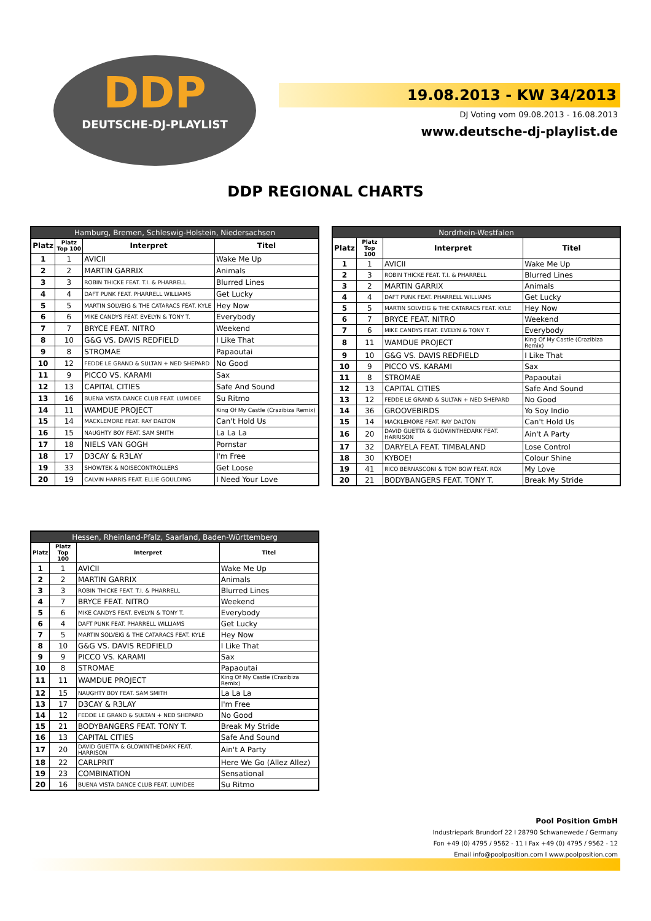DDP
DEUTSCHE-DJ-PLAYLIST
19.08.2013 - KW 34/2013
DJ Voting vom 09.08.2013 - 16.08.2013
www.deutsche-dj-playlist.de
DDP REGIONAL CHARTS
| Hamburg, Bremen, Schleswig-Holstein, Niedersachsen | | | |
| --- | --- | --- | --- |
| Platz | Platz Top 100 | Interpret | Titel |
| 1 | 1 | AVICII | Wake Me Up |
| 2 | 2 | MARTIN GARRIX | Animals |
| 3 | 3 | ROBIN THICKE FEAT. T.I. & PHARRELL | Blurred Lines |
| 4 | 4 | DAFT PUNK FEAT. PHARRELL WILLIAMS | Get Lucky |
| 5 | 5 | MARTIN SOLVEIG & THE CATARACS FEAT. KYLE | Hey Now |
| 6 | 6 | MIKE CANDYS FEAT. EVELYN & TONY T. | Everybody |
| 7 | 7 | BRYCE FEAT. NITRO | Weekend |
| 8 | 10 | G&G VS. DAVIS REDFIELD | I Like That |
| 9 | 8 | STROMAE | Papaoutai |
| 10 | 12 | FEDDE LE GRAND & SULTAN + NED SHEPARD | No Good |
| 11 | 9 | PICCO VS. KARAMI | Sax |
| 12 | 13 | CAPITAL CITIES | Safe And Sound |
| 13 | 16 | BUENA VISTA DANCE CLUB FEAT. LUMIDEE | Su Ritmo |
| 14 | 11 | WAMDUE PROJECT | King Of My Castle (Crazibiza Remix) |
| 15 | 14 | MACKLEMORE FEAT. RAY DALTON | Can't Hold Us |
| 16 | 15 | NAUGHTY BOY FEAT. SAM SMITH | La La La |
| 17 | 18 | NIELS VAN GOGH | Pornstar |
| 18 | 17 | D3CAY & R3LAY | I'm Free |
| 19 | 33 | SHOWTEK & NOISECONTROLLERS | Get Loose |
| 20 | 19 | CALVIN HARRIS FEAT. ELLIE GOULDING | I Need Your Love |
| Nordrhein-Westfalen | | | |
| --- | --- | --- | --- |
| Platz | Platz Top 100 | Interpret | Titel |
| 1 | 1 | AVICII | Wake Me Up |
| 2 | 3 | ROBIN THICKE FEAT. T.I. & PHARRELL | Blurred Lines |
| 3 | 2 | MARTIN GARRIX | Animals |
| 4 | 4 | DAFT PUNK FEAT. PHARRELL WILLIAMS | Get Lucky |
| 5 | 5 | MARTIN SOLVEIG & THE CATARACS FEAT. KYLE | Hey Now |
| 6 | 7 | BRYCE FEAT. NITRO | Weekend |
| 7 | 6 | MIKE CANDYS FEAT. EVELYN & TONY T. | Everybody |
| 8 | 11 | WAMDUE PROJECT | King Of My Castle (Crazibiza Remix) |
| 9 | 10 | G&G VS. DAVIS REDFIELD | I Like That |
| 10 | 9 | PICCO VS. KARAMI | Sax |
| 11 | 8 | STROMAE | Papaoutai |
| 12 | 13 | CAPITAL CITIES | Safe And Sound |
| 13 | 12 | FEDDE LE GRAND & SULTAN + NED SHEPARD | No Good |
| 14 | 36 | GROOVEBIRDS | Yo Soy Indio |
| 15 | 14 | MACKLEMORE FEAT. RAY DALTON | Can't Hold Us |
| 16 | 20 | DAVID GUETTA & GLOWINTHEDARK FEAT. HARRISON | Ain't A Party |
| 17 | 32 | DARYELA FEAT. TIMBALAND | Lose Control |
| 18 | 30 | KYBOE! | Colour Shine |
| 19 | 41 | RICO BERNASCONI & TOM BOW FEAT. ROX | My Love |
| 20 | 21 | BODYBANGERS FEAT. TONY T. | Break My Stride |
| Hessen, Rheinland-Pfalz, Saarland, Baden-Württemberg | | | |
| --- | --- | --- | --- |
| Platz | Platz Top 100 | Interpret | Titel |
| 1 | 1 | AVICII | Wake Me Up |
| 2 | 2 | MARTIN GARRIX | Animals |
| 3 | 3 | ROBIN THICKE FEAT. T.I. & PHARRELL | Blurred Lines |
| 4 | 7 | BRYCE FEAT. NITRO | Weekend |
| 5 | 6 | MIKE CANDYS FEAT. EVELYN & TONY T. | Everybody |
| 6 | 4 | DAFT PUNK FEAT. PHARRELL WILLIAMS | Get Lucky |
| 7 | 5 | MARTIN SOLVEIG & THE CATARACS FEAT. KYLE | Hey Now |
| 8 | 10 | G&G VS. DAVIS REDFIELD | I Like That |
| 9 | 9 | PICCO VS. KARAMI | Sax |
| 10 | 8 | STROMAE | Papaoutai |
| 11 | 11 | WAMDUE PROJECT | King Of My Castle (Crazibiza Remix) |
| 12 | 15 | NAUGHTY BOY FEAT. SAM SMITH | La La La |
| 13 | 17 | D3CAY & R3LAY | I'm Free |
| 14 | 12 | FEDDE LE GRAND & SULTAN + NED SHEPARD | No Good |
| 15 | 21 | BODYBANGERS FEAT. TONY T. | Break My Stride |
| 16 | 13 | CAPITAL CITIES | Safe And Sound |
| 17 | 20 | DAVID GUETTA & GLOWINTHEDARK FEAT. HARRISON | Ain't A Party |
| 18 | 22 | CARLPRIT | Here We Go (Allez Allez) |
| 19 | 23 | COMBINATION | Sensational |
| 20 | 16 | BUENA VISTA DANCE CLUB FEAT. LUMIDEE | Su Ritmo |
Pool Position GmbH
Industriepark Brundorf 22 I 28790 Schwanewede / Germany
Fon +49 (0) 4795 / 9562 - 11 I Fax +49 (0) 4795 / 9562 - 12
Email info@poolposition.com I www.poolposition.com